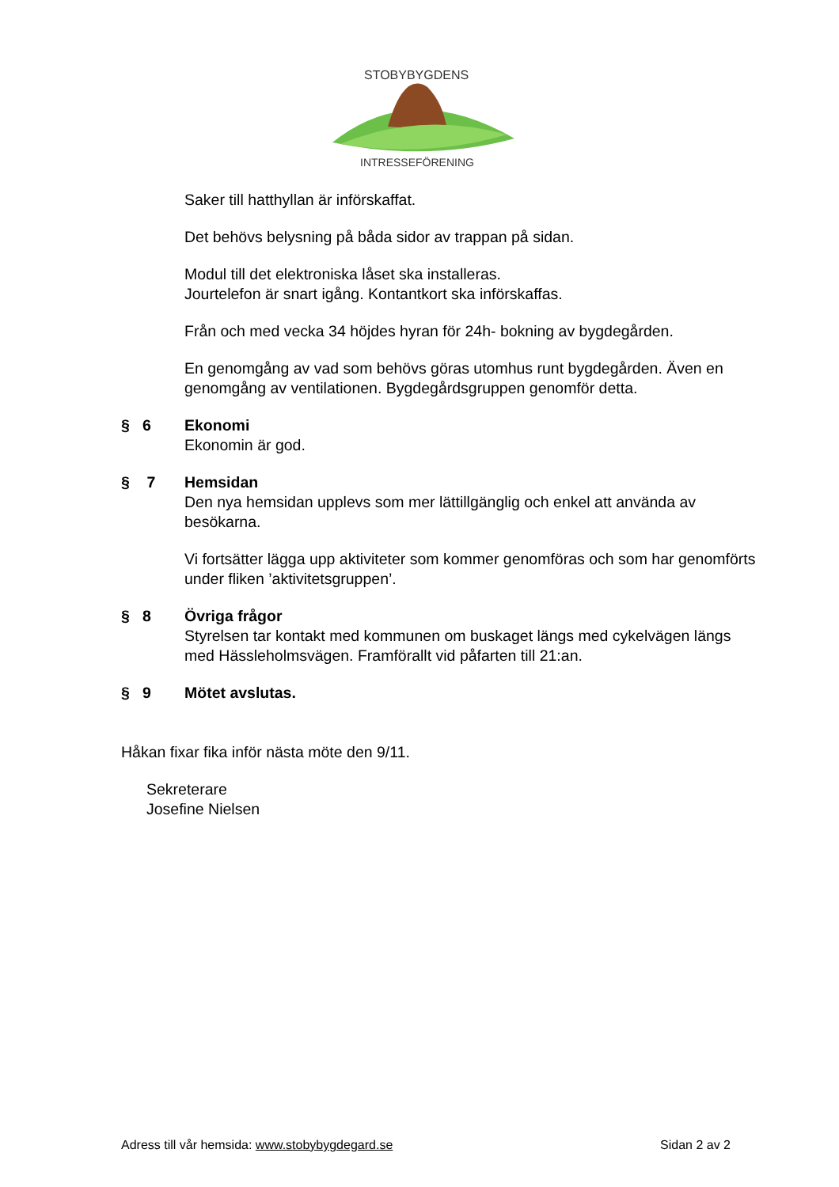STOBYBYGDENS
INTRESSEFÖRENING
Saker till hatthyllan är införskaffat.
Det behövs belysning på båda sidor av trappan på sidan.
Modul till det elektroniska låset ska installeras.
Jourtelefon är snart igång. Kontantkort ska införskaffas.
Från och med vecka 34 höjdes hyran för 24h- bokning av bygdegården.
En genomgång av vad som behövs göras utomhus runt bygdegården. Även en genomgång av ventilationen. Bygdegårdsgruppen genomför detta.
§ 6 Ekonomi
Ekonomin är god.
§ 7 Hemsidan
Den nya hemsidan upplevs som mer lättillgänglig och enkel att använda av besökarna.
Vi fortsätter lägga upp aktiviteter som kommer genomföras och som har genomförts under fliken ’aktivitetsgruppen’.
§ 8 Övriga frågor
Styrelsen tar kontakt med kommunen om buskaget längs med cykelvägen längs med Hässleholmsvägen. Framförallt vid påfarten till 21:an.
§ 9 Mötet avslutas.
Håkan fixar fika inför nästa möte den 9/11.
Sekreterare
Josefine Nielsen
Adress till vår hemsida: www.stobybygdegard.se Sidan 2 av 2